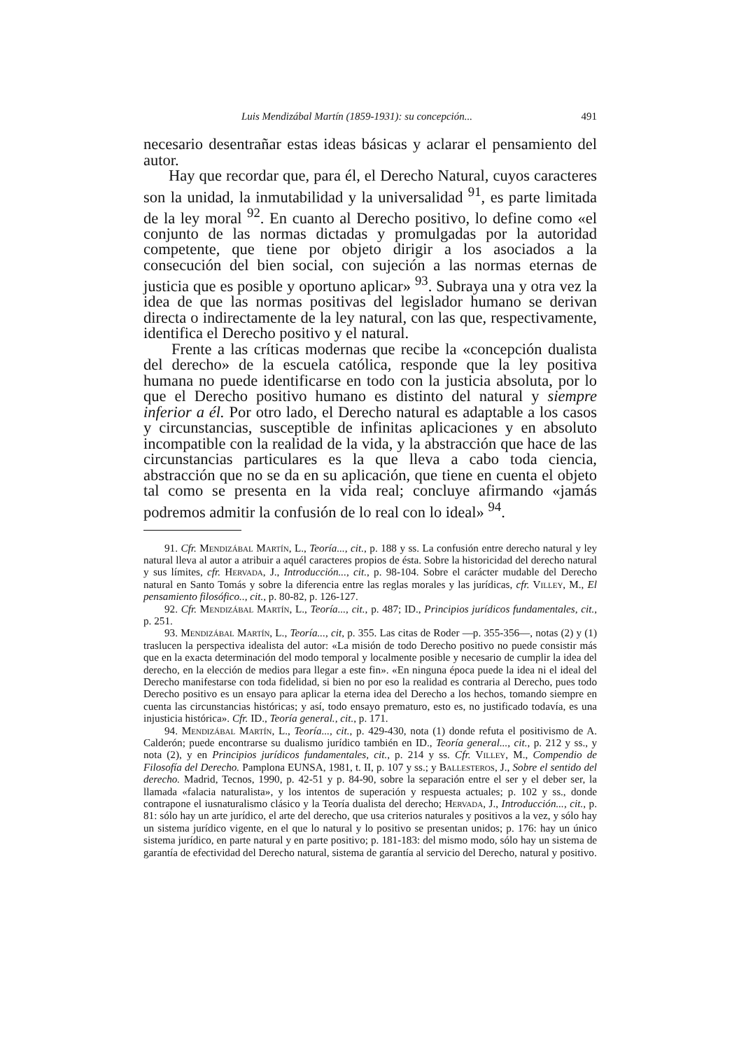Luis Mendizábal Martín (1859-1931): su concepción... 491
necesario desentrañar estas ideas básicas y aclarar el pensamiento del autor.
Hay que recordar que, para él, el Derecho Natural, cuyos caracteres son la unidad, la inmutabilidad y la universalidad <sup>91</sup>, es parte limitada de la ley moral <sup>92</sup>. En cuanto al Derecho positivo, lo define como «el conjunto de las normas dictadas y promulgadas por la autoridad competente, que tiene por objeto dirigir a los asociados a la consecución del bien social, con sujeción a las normas eternas de justicia que es posible y oportuno aplicar» <sup>93</sup>. Subraya una y otra vez la idea de que las normas positivas del legislador humano se derivan directa o indirectamente de la ley natural, con las que, respectivamente, identifica el Derecho positivo y el natural.
Frente a las críticas modernas que recibe la «concepción dualista del derecho» de la escuela católica, responde que la ley positiva humana no puede identificarse en todo con la justicia absoluta, por lo que el Derecho positivo humano es distinto del natural y siempre inferior a él. Por otro lado, el Derecho natural es adaptable a los casos y circunstancias, susceptible de infinitas aplicaciones y en absoluto incompatible con la realidad de la vida, y la abstracción que hace de las circunstancias particulares es la que lleva a cabo toda ciencia, abstracción que no se da en su aplicación, que tiene en cuenta el objeto tal como se presenta en la vida real; concluye afirmando «jamás podremos admitir la confusión de lo real con lo ideal» <sup>94</sup>.
91. Cfr. Mendizábal Martín, L., Teoría..., cit., p. 188 y ss. La confusión entre derecho natural y ley natural lleva al autor a atribuir a aquél caracteres propios de ésta. Sobre la historicidad del derecho natural y sus límites, cfr. Hervada, J., Introducción..., cit., p. 98-104. Sobre el carácter mudable del Derecho natural en Santo Tomás y sobre la diferencia entre las reglas morales y las jurídicas, cfr. Villey, M., El pensamiento filosófico.., cit., p. 80-82, p. 126-127.
92. Cfr. Mendizábal Martín, L., Teoría..., cit., p. 487; ID., Principios jurídicos fundamentales, cit., p. 251.
93. Mendizábal Martín, L., Teoría..., cit, p. 355. Las citas de Roder —p. 355-356—, notas (2) y (1) traslucen la perspectiva idealista del autor: «La misión de todo Derecho positivo no puede consistir más que en la exacta determinación del modo temporal y localmente posible y necesario de cumplir la idea del derecho, en la elección de medios para llegar a este fin». «En ninguna época puede la idea ni el ideal del Derecho manifestarse con toda fidelidad, si bien no por eso la realidad es contraria al Derecho, pues todo Derecho positivo es un ensayo para aplicar la eterna idea del Derecho a los hechos, tomando siempre en cuenta las circunstancias históricas; y así, todo ensayo prematuro, esto es, no justificado todavía, es una injusticia histórica». Cfr. ID., Teoría general., cit., p. 171.
94. Mendizábal Martín, L., Teoría..., cit., p. 429-430, nota (1) donde refuta el positivismo de A. Calderón; puede encontrarse su dualismo jurídico también en ID., Teoría general..., cit., p. 212 y ss., y nota (2), y en Principios jurídicos fundamentales, cit., p. 214 y ss. Cfr. Villey, M., Compendio de Filosofía del Derecho. Pamplona EUNSA, 1981, t. II, p. 107 y ss.; y Ballesteros, J., Sobre el sentido del derecho. Madrid, Tecnos, 1990, p. 42-51 y p. 84-90, sobre la separación entre el ser y el deber ser, la llamada «falacia naturalista», y los intentos de superación y respuesta actuales; p. 102 y ss., donde contrapone el iusnaturalismo clásico y la Teoría dualista del derecho; Hervada, J., Introducción..., cit., p. 81: sólo hay un arte jurídico, el arte del derecho, que usa criterios naturales y positivos a la vez, y sólo hay un sistema jurídico vigente, en el que lo natural y lo positivo se presentan unidos; p. 176: hay un único sistema jurídico, en parte natural y en parte positivo; p. 181-183: del mismo modo, sólo hay un sistema de garantía de efectividad del Derecho natural, sistema de garantía al servicio del Derecho, natural y positivo.